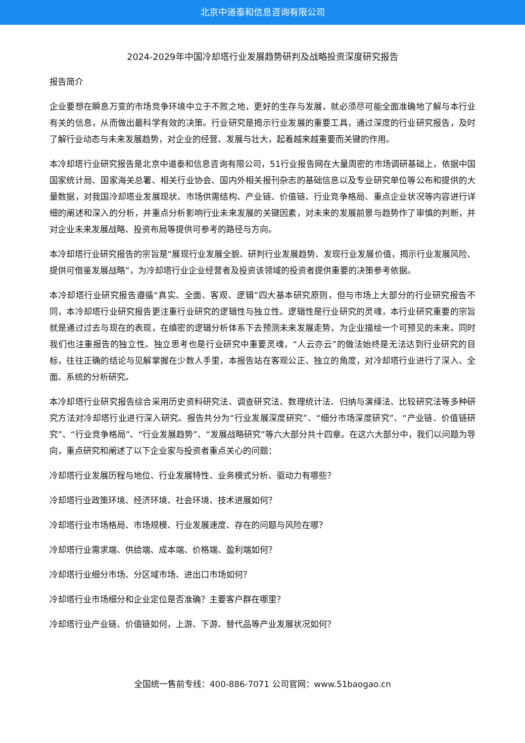北京中道泰和信息咨询有限公司
2024-2029年中国冷却塔行业发展趋势研判及战略投资深度研究报告
报告简介
企业要想在瞬息万变的市场竞争环境中立于不败之地，更好的生存与发展，就必须尽可能全面准确地了解与本行业有关的信息，从而做出最科学有效的决策。行业研究是揭示行业发展的重要工具，通过深度的行业研究报告，及时了解行业动态与未来发展趋势，对企业的经营、发展与壮大，起着越来越重要而关键的作用。
本冷却塔行业研究报告是北京中道泰和信息咨询有限公司，51行业报告网在大量周密的市场调研基础上，依据中国国家统计局、国家海关总署、相关行业协会、国内外相关报刊杂志的基础信息以及专业研究单位等公布和提供的大量数据，对我国冷却塔业发展现状、市场供需结构、产业链、价值链、行业竞争格局、重点企业状况等内容进行详细的阐述和深入的分析，并重点分析影响行业未来发展的关键因素，对未来的发展前景与趋势作了审慎的判断，并对企业未来发展战略、投资布局等提供可参考的路径与方向。
本冷却塔行业研究报告的宗旨是“展现行业发展全貌、研判行业发展趋势、发现行业发展价值，揭示行业发展风险、提供可借鉴发展战略”，为冷却塔行业企业经营者及投资该领域的投资者提供重要的决策参考依据。
本冷却塔行业研究报告遵循“真实、全面、客观、逻辑”四大基本研究原则，但与市场上大部分的行业研究报告不同，本冷却塔行业研究报告更注重行业研究的逻辑性与独立性。逻辑性是行业研究的灵魂，本行业研究重要的宗旨就是通过过去与现在的表现，在缜密的逻辑分析体系下去预测未来发展走势，为企业描绘一个可预见的未来。同时我们也注重报告的独立性。独立思考也是行业研究中重要灵魂，“人云亦云”的做法始终是无法达到行业研究的目标，往往正确的结论与见解掌握在少数人手里，本报告站在客观公正、独立的角度，对冷却塔行业进行了深入、全面、系统的分析研究。
本冷却塔行业研究报告综合采用历史资料研究法、调查研究法、数理统计法、归纳与演绎法、比较研究法等多种研究方法对冷却塔行业进行深入研究。报告共分为“行业发展深度研究”、“细分市场深度研究”、“产业链、价值链研究”、“行业竞争格局”、“行业发展趋势”、“发展战略研究”等六大部分共十四章。在这六大部分中，我们以问题为导向，重点研究和阐述了以下企业家与投资者重点关心的问题：
冷却塔行业发展历程与地位、行业发展特性、业务模式分析、驱动力有哪些？
冷却塔行业政策环境、经济环境、社会环境、技术进展如何？
冷却塔行业市场格局、市场规模、行业发展速度、存在的问题与风险在哪？
冷却塔行业需求端、供给端、成本端、价格端、盈利端如何？
冷却塔行业细分市场、分区域市场、进出口市场如何？
冷却塔行业市场细分和企业定位是否准确？主要客户群在哪里？
冷却塔行业产业链、价值链如何，上游、下游、替代品等产业发展状况如何？
全国统一售前专线：400-886-7071 公司官网：www.51baogao.cn